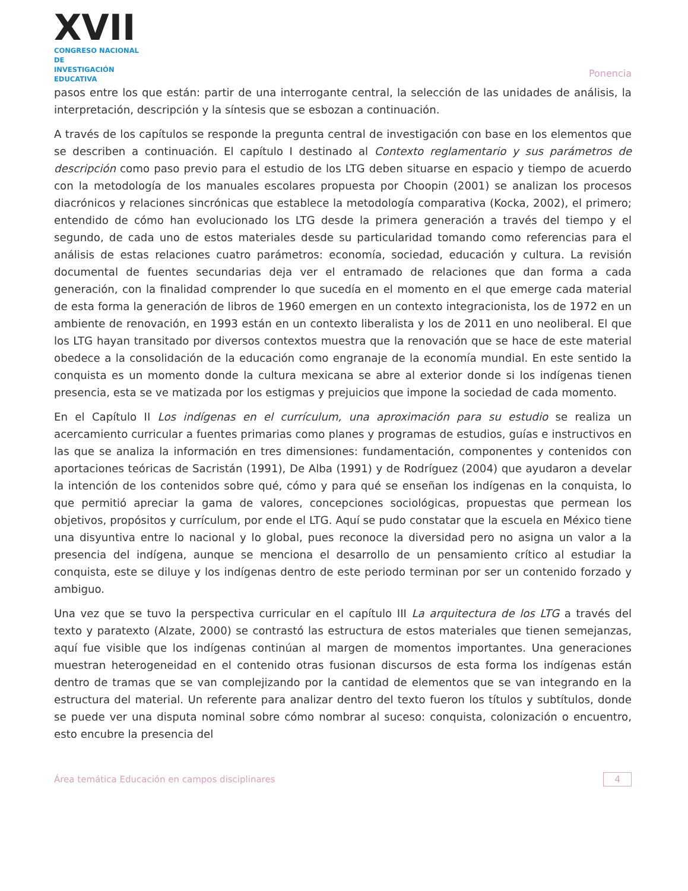XVII
CONGRESO NACIONAL DE
INVESTIGACIÓN EDUCATIVA
Ponencia
pasos entre los que están: partir de una interrogante central, la selección de las unidades de análisis, la interpretación, descripción y la síntesis que se esbozan a continuación.
A través de los capítulos se responde la pregunta central de investigación con base en los elementos que se describen a continuación. El capítulo I destinado al Contexto reglamentario y sus parámetros de descripción como paso previo para el estudio de los LTG deben situarse en espacio y tiempo de acuerdo con la metodología de los manuales escolares propuesta por Choopin (2001) se analizan los procesos diacrónicos y relaciones sincrónicas que establece la metodología comparativa (Kocka, 2002), el primero; entendido de cómo han evolucionado los LTG desde la primera generación a través del tiempo y el segundo, de cada uno de estos materiales desde su particularidad tomando como referencias para el análisis de estas relaciones cuatro parámetros: economía, sociedad, educación y cultura. La revisión documental de fuentes secundarias deja ver el entramado de relaciones que dan forma a cada generación, con la finalidad comprender lo que sucedía en el momento en el que emerge cada material de esta forma la generación de libros de 1960 emergen en un contexto integracionista, los de 1972 en un ambiente de renovación, en 1993 están en un contexto liberalista y los de 2011 en uno neoliberal. El que los LTG hayan transitado por diversos contextos muestra que la renovación que se hace de este material obedece a la consolidación de la educación como engranaje de la economía mundial. En este sentido la conquista es un momento donde la cultura mexicana se abre al exterior donde si los indígenas tienen presencia, esta se ve matizada por los estigmas y prejuicios que impone la sociedad de cada momento.
En el Capítulo II Los indígenas en el currículum, una aproximación para su estudio se realiza un acercamiento curricular a fuentes primarias como planes y programas de estudios, guías e instructivos en las que se analiza la información en tres dimensiones: fundamentación, componentes y contenidos con aportaciones teóricas de Sacristán (1991), De Alba (1991) y de Rodríguez (2004) que ayudaron a develar la intención de los contenidos sobre qué, cómo y para qué se enseñan los indígenas en la conquista, lo que permitió apreciar la gama de valores, concepciones sociológicas, propuestas que permean los objetivos, propósitos y currículum, por ende el LTG. Aquí se pudo constatar que la escuela en México tiene una disyuntiva entre lo nacional y lo global, pues reconoce la diversidad pero no asigna un valor a la presencia del indígena, aunque se menciona el desarrollo de un pensamiento crítico al estudiar la conquista, este se diluye y los indígenas dentro de este periodo terminan por ser un contenido forzado y ambiguo.
Una vez que se tuvo la perspectiva curricular en el capítulo III La arquitectura de los LTG a través del texto y paratexto (Alzate, 2000) se contrastó las estructura de estos materiales que tienen semejanzas, aquí fue visible que los indígenas continúan al margen de momentos importantes. Una generaciones muestran heterogeneidad en el contenido otras fusionan discursos de esta forma los indígenas están dentro de tramas que se van complejizando por la cantidad de elementos que se van integrando en la estructura del material. Un referente para analizar dentro del texto fueron los títulos y subtítulos, donde se puede ver una disputa nominal sobre cómo nombrar al suceso: conquista, colonización o encuentro, esto encubre la presencia del
Área temática Educación en campos disciplinares 4